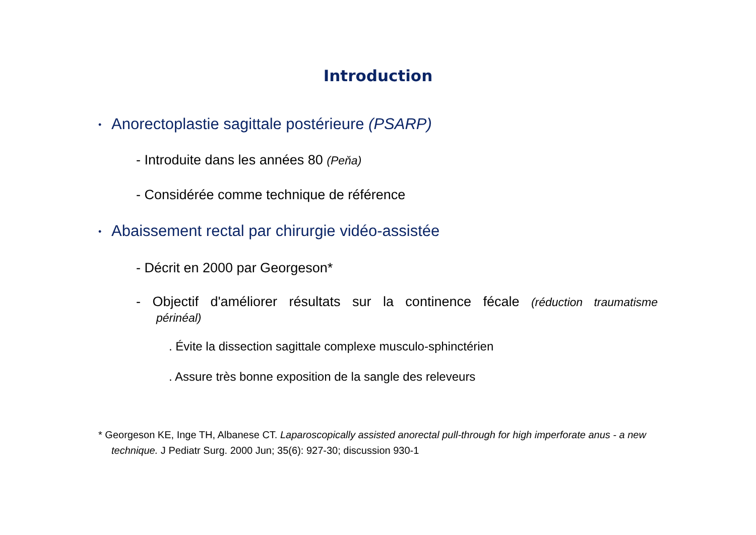Introduction
• Anorectoplastie sagittale postérieure (PSARP)
- Introduite dans les années 80 (Peňa)
- Considérée comme technique de référence
• Abaissement rectal par chirurgie vidéo-assistée
- Décrit en 2000 par Georgeson*
- Objectif d'améliorer résultats sur la continence fécale (réduction traumatisme périnéal)
. Évite la dissection sagittale complexe musculo-sphinctérien
. Assure très bonne exposition de la sangle des releveurs
* Georgeson KE, Inge TH, Albanese CT. Laparoscopically assisted anorectal pull-through for high imperforate anus - a new technique. J Pediatr Surg. 2000 Jun; 35(6): 927-30; discussion 930-1